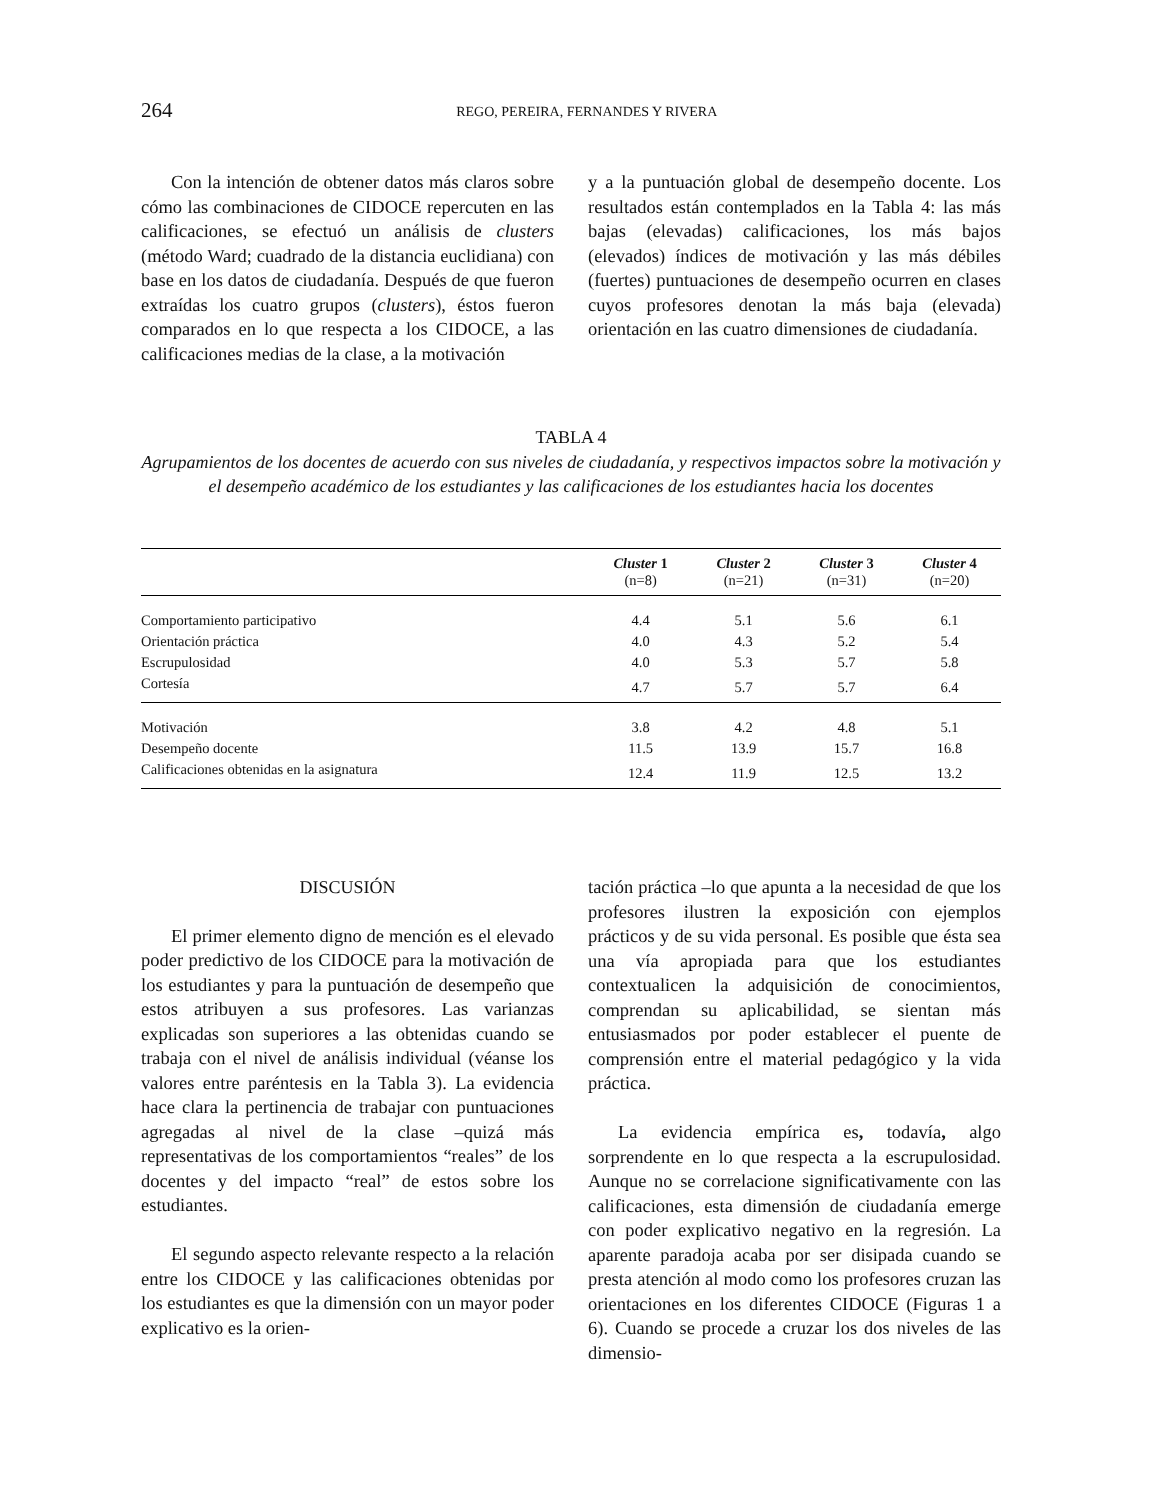264
REGO, PEREIRA, FERNANDES Y RIVERA
Con la intención de obtener datos más claros sobre cómo las combinaciones de CIDOCE repercuten en las calificaciones, se efectuó un análisis de clusters (método Ward; cuadrado de la distancia euclidiana) con base en los datos de ciudadanía. Después de que fueron extraídas los cuatro grupos (clusters), éstos fueron comparados en lo que respecta a los CIDOCE, a las calificaciones medias de la clase, a la motivación
y a la puntuación global de desempeño docente. Los resultados están contemplados en la Tabla 4: las más bajas (elevadas) calificaciones, los más bajos (elevados) índices de motivación y las más débiles (fuertes) puntuaciones de desempeño ocurren en clases cuyos profesores denotan la más baja (elevada) orientación en las cuatro dimensiones de ciudadanía.
TABLA 4
Agrupamientos de los docentes de acuerdo con sus niveles de ciudadanía, y respectivos impactos sobre la motivación y el desempeño académico de los estudiantes y las calificaciones de los estudiantes hacia los docentes
| | Cluster 1 (n=8) | Cluster 2 (n=21) | Cluster 3 (n=31) | Cluster 4 (n=20) |
| --- | --- | --- | --- | --- |
| Comportamiento participativo | 4.4 | 5.1 | 5.6 | 6.1 |
| Orientación práctica | 4.0 | 4.3 | 5.2 | 5.4 |
| Escrupulosidad | 4.0 | 5.3 | 5.7 | 5.8 |
| Cortesía | 4.7 | 5.7 | 5.7 | 6.4 |
| Motivación | 3.8 | 4.2 | 4.8 | 5.1 |
| Desempeño docente | 11.5 | 13.9 | 15.7 | 16.8 |
| Calificaciones obtenidas en la asignatura | 12.4 | 11.9 | 12.5 | 13.2 |
DISCUSIÓN
El primer elemento digno de mención es el elevado poder predictivo de los CIDOCE para la motivación de los estudiantes y para la puntuación de desempeño que estos atribuyen a sus profesores. Las varianzas explicadas son superiores a las obtenidas cuando se trabaja con el nivel de análisis individual (véanse los valores entre paréntesis en la Tabla 3). La evidencia hace clara la pertinencia de trabajar con puntuaciones agregadas al nivel de la clase –quizá más representativas de los comportamientos “reales” de los docentes y del impacto “real” de estos sobre los estudiantes.
El segundo aspecto relevante respecto a la relación entre los CIDOCE y las calificaciones obtenidas por los estudiantes es que la dimensión con un mayor poder explicativo es la orien-
tación práctica –lo que apunta a la necesidad de que los profesores ilustren la exposición con ejemplos prácticos y de su vida personal. Es posible que ésta sea una vía apropiada para que los estudiantes contextualicen la adquisición de conocimientos, comprendan su aplicabilidad, se sientan más entusiasmados por poder establecer el puente de comprensión entre el material pedagógico y la vida práctica.
La evidencia empírica es, todavía, algo sorprendente en lo que respecta a la escrupulosidad. Aunque no se correlacione significativamente con las calificaciones, esta dimensión de ciudadanía emerge con poder explicativo negativo en la regresión. La aparente paradoja acaba por ser disipada cuando se presta atención al modo como los profesores cruzan las orientaciones en los diferentes CIDOCE (Figuras 1 a 6). Cuando se procede a cruzar los dos niveles de las dimensio-